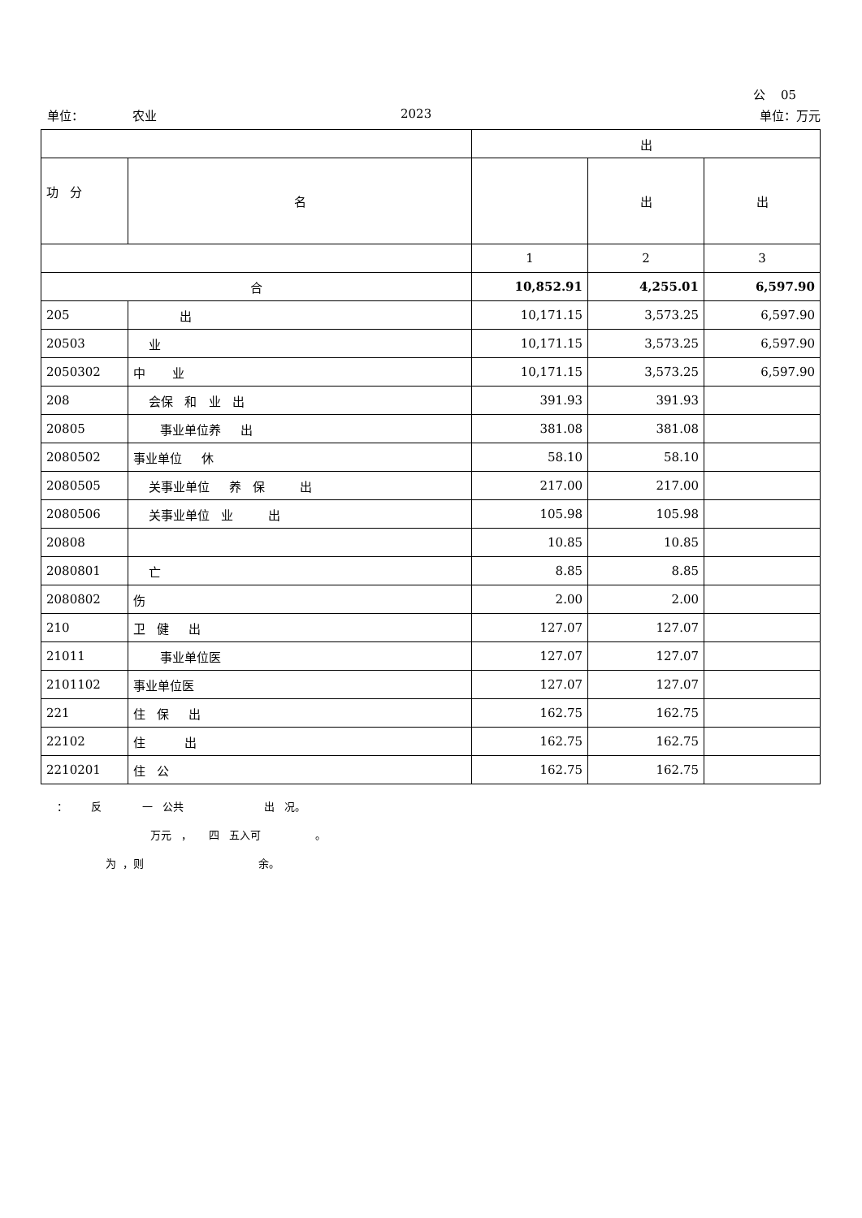公 05
单位： 农业 2023 单位：万元
| | | 出 | | |
| --- | --- | --- | --- | --- |
| 功 分 | 名 | | 出 | 出 |
| | | 1 | 2 | 3 |
| 合 | | 10,852.91 | 4,255.01 | 6,597.90 |
| 205 | 出 | 10,171.15 | 3,573.25 | 6,597.90 |
| 20503 | 业 | 10,171.15 | 3,573.25 | 6,597.90 |
| 2050302 | 中 业 | 10,171.15 | 3,573.25 | 6,597.90 |
| 208 | 会保 和 业 出 | 391.93 | 391.93 | |
| 20805 | 事业单位养 出 | 381.08 | 381.08 | |
| 2080502 | 事业单位 休 | 58.10 | 58.10 | |
| 2080505 | 关事业单位 养 保 出 | 217.00 | 217.00 | |
| 2080506 | 关事业单位 业 出 | 105.98 | 105.98 | |
| 20808 | | 10.85 | 10.85 | |
| 2080801 | 亡 | 8.85 | 8.85 | |
| 2080802 | 伤 | 2.00 | 2.00 | |
| 210 | 卫 健 出 | 127.07 | 127.07 | |
| 21011 | 事业单位医 | 127.07 | 127.07 | |
| 2101102 | 事业单位医 | 127.07 | 127.07 | |
| 221 | 住 保 出 | 162.75 | 162.75 | |
| 22102 | 住 出 | 162.75 | 162.75 | |
| 2210201 | 住 公 | 162.75 | 162.75 | |
： 反 一 公共 出 况。
万元 ， 四 五入可 。
为 ，则 余。